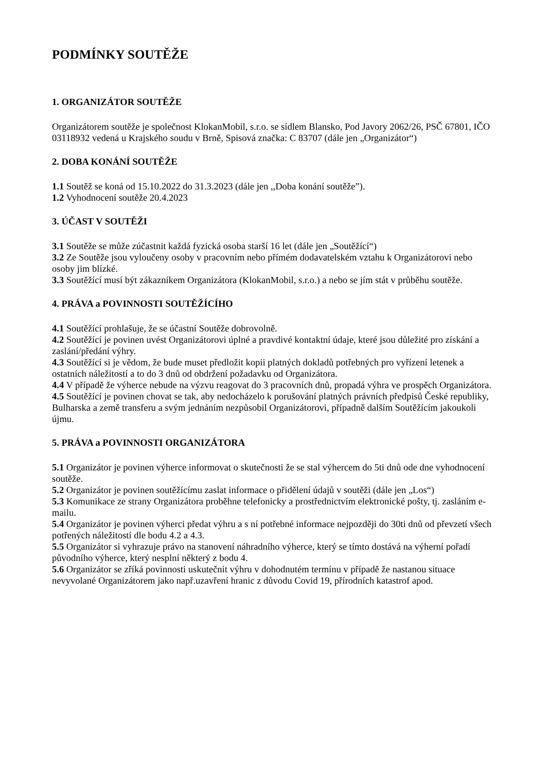PODMÍNKY SOUTĚŽE
1. ORGANIZÁTOR SOUTĚŽE
Organizátorem soutěže je společnost KlokanMobil, s.r.o. se sídlem Blansko, Pod Javory 2062/26, PSČ 67801, IČO 03118932 vedená u Krajského soudu v Brně, Spisová značka: C 83707 (dále jen „Organizátor“)
2. DOBA KONÁNÍ SOUTĚŽE
1.1 Soutěž se koná od 15.10.2022 do 31.3.2023 (dále jen ,,Doba konání soutěže”).
1.2 Vyhodnocení soutěže 20.4.2023
3. ÚČAST V SOUTĚŽI
3.1 Soutěže se může zúčastnit každá fyzická osoba starší 16 let (dále jen „Soutěžící“)
3.2 Ze Soutěže jsou vyloučeny osoby v pracovním nebo přímém dodavatelském vztahu k Organizátorovi nebo osoby jim blízké.
3.3 Soutěžící musí být zákazníkem Organizátora (KlokanMobil, s.r.o.) a nebo se jím stát v průběhu soutěže.
4. PRÁVA a POVINNOSTI SOUTĚŽÍCÍHO
4.1 Soutěžící prohlašuje, že se účastní Soutěže dobrovolně.
4.2 Soutěžící je povinen uvést Organizátorovi úplné a pravdivé kontaktní údaje, které jsou důležité pro získání a zaslání/předání výhry.
4.3 Soutěžící si je vědom, že bude muset předložit kopii platných dokladů potřebných pro vyřízení letenek a ostatních náležitostí a to do 3 dnů od obdržení požadavku od Organizátora.
4.4 V případě že výherce nebude na výzvu reagovat do 3 pracovních dnů, propadá výhra ve prospěch Organizátora.
4.5 Soutěžící je povinen chovat se tak, aby nedocházelo k porušování platných právních předpisů České republiky, Bulharska a země transferu a svým jednáním nezpůsobil Organizátorovi, případně dalším Soutěžícím jakoukoli újmu.
5. PRÁVA a POVINNOSTI ORGANIZÁTORA
5.1 Organizátor je povinen výherce informovat o skutečnosti že se stal výhercem do 5ti dnů ode dne vyhodnocení soutěže.
5.2 Organizátor je povinen soutěžícímu zaslat informace o přidělení údajů v soutěži (dále jen „Los“)
5.3 Komunikace ze strany Organizátora proběhne telefonicky a prostřednictvím elektronické pošty, tj. zasláním e-mailu.
5.4 Organizátor je povinen výherci předat výhru a s ní potřebné informace nejpozději do 30ti dnů od převzetí všech potřených náležitostí dle bodu 4.2 a 4.3.
5.5 Organizátor si vyhrazuje právo na stanovení náhradního výherce, který se tímto dostává na výherní pořadí původního výherce, který nesplní některý z bodu 4.
5.6 Organizátor se zříká povinnosti uskutečnit výhru v dohodnutém termínu v případě že nastanou situace nevyvolané Organizátorem jako např.uzavření hranic z důvodu Covid 19, přírodních katastrof apod.